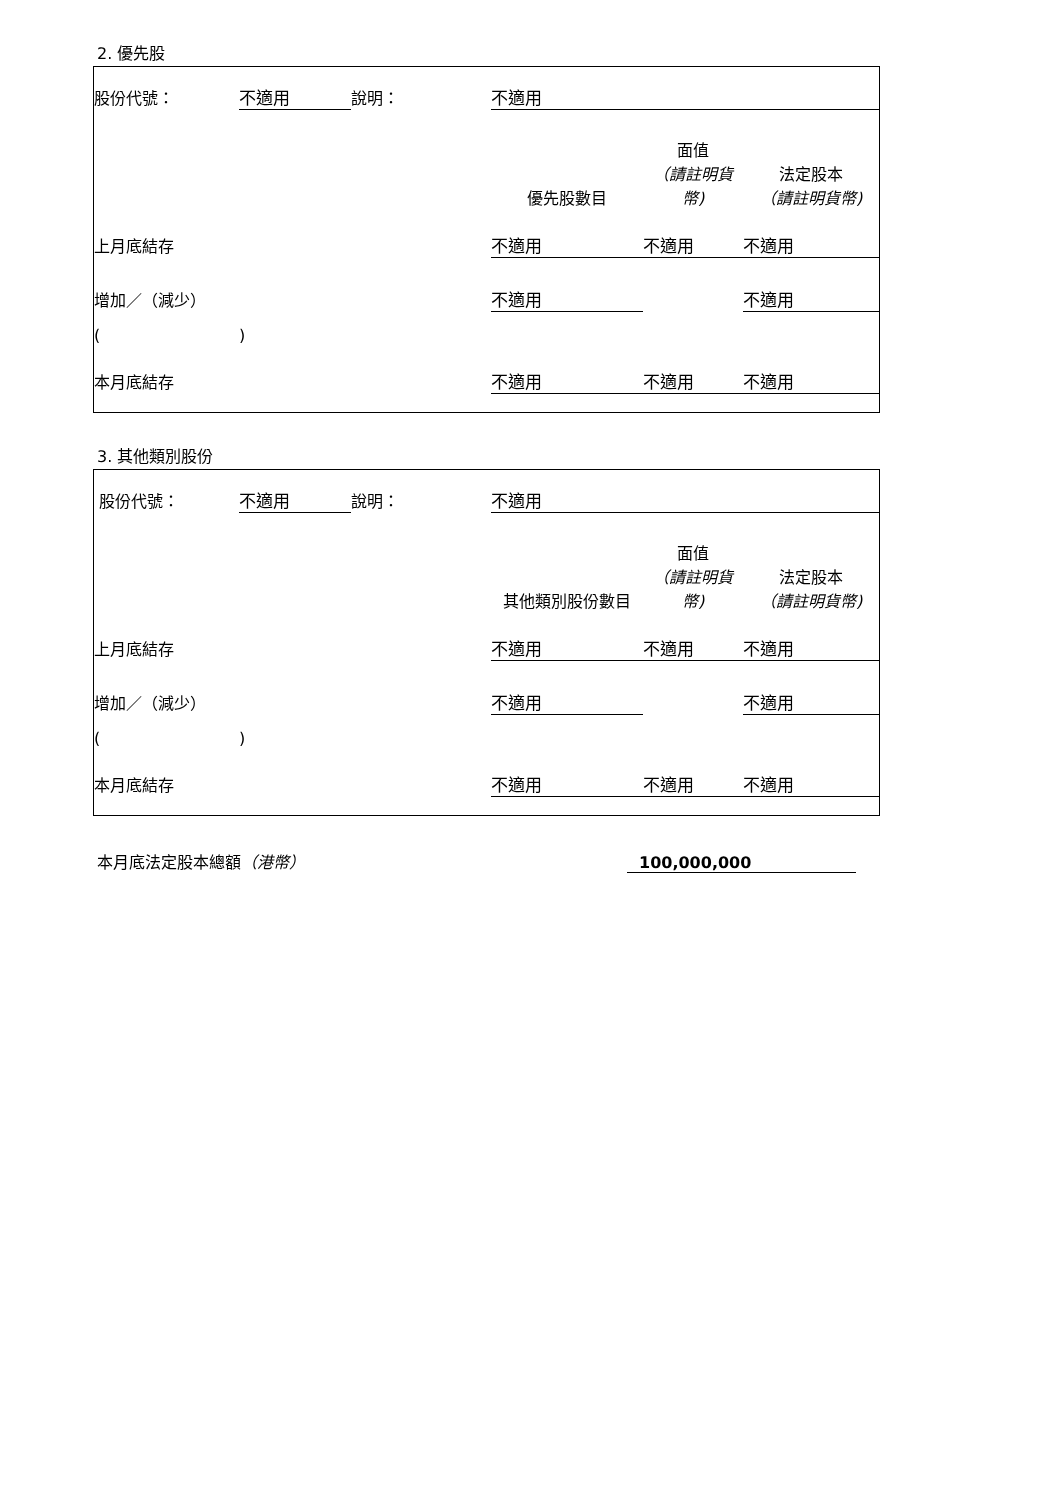2. 優先股
| 股份代號： | 不適用 | 說明： | 不適用 | | |
| | | | 優先股數目 | 面值 （請註明貨幣) | 法定股本 （請註明貨幣) |
| 上月底結存 | | | 不適用 | 不適用 | 不適用 |
| 增加／（減少） | | | 不適用 | | 不適用 |
| ( | ) | | | | |
| 本月底結存 | | | 不適用 | 不適用 | 不適用 |
3. 其他類別股份
| 股份代號： | 不適用 | 說明： | 不適用 | | |
| | | | 其他類別股份數目 | 面值 （請註明貨幣) | 法定股本 （請註明貨幣) |
| 上月底結存 | | | 不適用 | 不適用 | 不適用 |
| 增加／（減少） | | | 不適用 | | 不適用 |
| ( | ) | | | | |
| 本月底結存 | | | 不適用 | 不適用 | 不適用 |
| 本月底法定股本總額 （港幣） | 100,000,000 | |